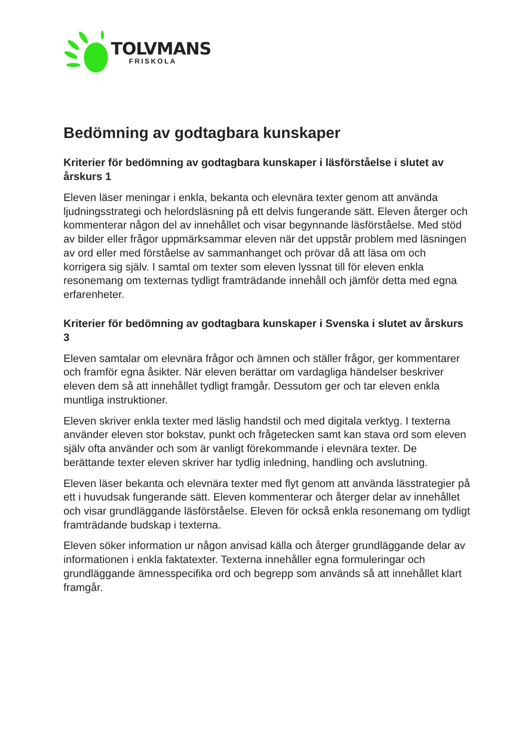TOLVMANS
FRISKOLA
Bedömning av godtagbara kunskaper
Kriterier för bedömning av godtagbara kunskaper i läsförståelse i slutet av årskurs 1
Eleven läser meningar i enkla, bekanta och elevnära texter genom att använda ljudningsstrategi och helordsläsning på ett delvis fungerande sätt. Eleven återger och kommenterar någon del av innehållet och visar begynnande läsförståelse. Med stöd av bilder eller frågor uppmärksammar eleven när det uppstår problem med läsningen av ord eller med förståelse av sammanhanget och prövar då att läsa om och korrigera sig själv. I samtal om texter som eleven lyssnat till för eleven enkla resonemang om texternas tydligt framträdande innehåll och jämför detta med egna erfarenheter.
Kriterier för bedömning av godtagbara kunskaper i Svenska i slutet av årskurs 3
Eleven samtalar om elevnära frågor och ämnen och ställer frågor, ger kommentarer och framför egna åsikter. När eleven berättar om vardagliga händelser beskriver eleven dem så att innehållet tydligt framgår. Dessutom ger och tar eleven enkla muntliga instruktioner.
Eleven skriver enkla texter med läslig handstil och med digitala verktyg. I texterna använder eleven stor bokstav, punkt och frågetecken samt kan stava ord som eleven själv ofta använder och som är vanligt förekommande i elevnära texter. De berättande texter eleven skriver har tydlig inledning, handling och avslutning.
Eleven läser bekanta och elevnära texter med flyt genom att använda lässtrategier på ett i huvudsak fungerande sätt. Eleven kommenterar och återger delar av innehållet och visar grundläggande läsförståelse. Eleven för också enkla resonemang om tydligt framträdande budskap i texterna.
Eleven söker information ur någon anvisad källa och återger grundläggande delar av informationen i enkla faktatexter. Texterna innehåller egna formuleringar och grundläggande ämnesspecifika ord och begrepp som används så att innehållet klart framgår.